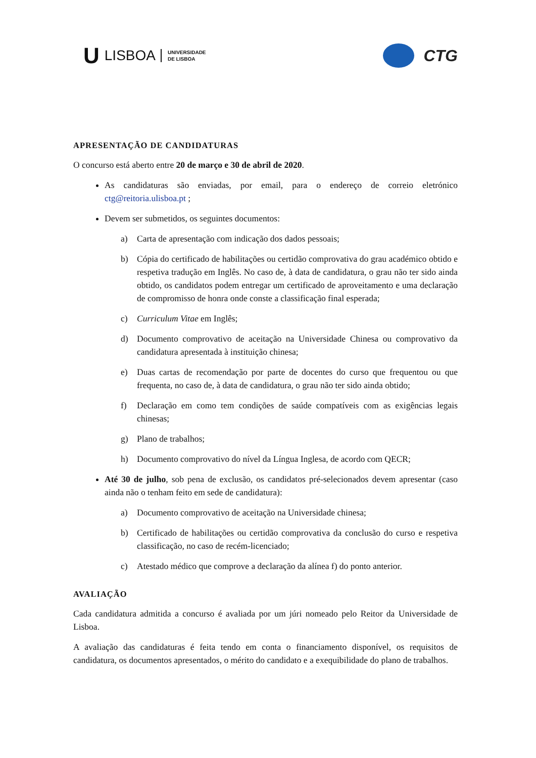U LISBOA UNIVERSIDADE
DE LISBOA
CTG
APRESENTAÇÃO DE CANDIDATURAS
O concurso está aberto entre 20 de março e 30 de abril de 2020.
As candidaturas são enviadas, por email, para o endereço de correio eletrónico ctg@reitoria.ulisboa.pt ;
Devem ser submetidos, os seguintes documentos:
a) Carta de apresentação com indicação dos dados pessoais;
b) Cópia do certificado de habilitações ou certidão comprovativa do grau académico obtido e respetiva tradução em Inglês. No caso de, à data de candidatura, o grau não ter sido ainda obtido, os candidatos podem entregar um certificado de aproveitamento e uma declaração de compromisso de honra onde conste a classificação final esperada;
c) Curriculum Vitae em Inglês;
d) Documento comprovativo de aceitação na Universidade Chinesa ou comprovativo da candidatura apresentada à instituição chinesa;
e) Duas cartas de recomendação por parte de docentes do curso que frequentou ou que frequenta, no caso de, à data de candidatura, o grau não ter sido ainda obtido;
f) Declaração em como tem condições de saúde compatíveis com as exigências legais chinesas;
g) Plano de trabalhos;
h) Documento comprovativo do nível da Língua Inglesa, de acordo com QECR;
Até 30 de julho, sob pena de exclusão, os candidatos pré-selecionados devem apresentar (caso ainda não o tenham feito em sede de candidatura):
a) Documento comprovativo de aceitação na Universidade chinesa;
b) Certificado de habilitações ou certidão comprovativa da conclusão do curso e respetiva classificação, no caso de recém-licenciado;
c) Atestado médico que comprove a declaração da alínea f) do ponto anterior.
AVALIAÇÃO
Cada candidatura admitida a concurso é avaliada por um júri nomeado pelo Reitor da Universidade de Lisboa.
A avaliação das candidaturas é feita tendo em conta o financiamento disponível, os requisitos de candidatura, os documentos apresentados, o mérito do candidato e a exequibilidade do plano de trabalhos.